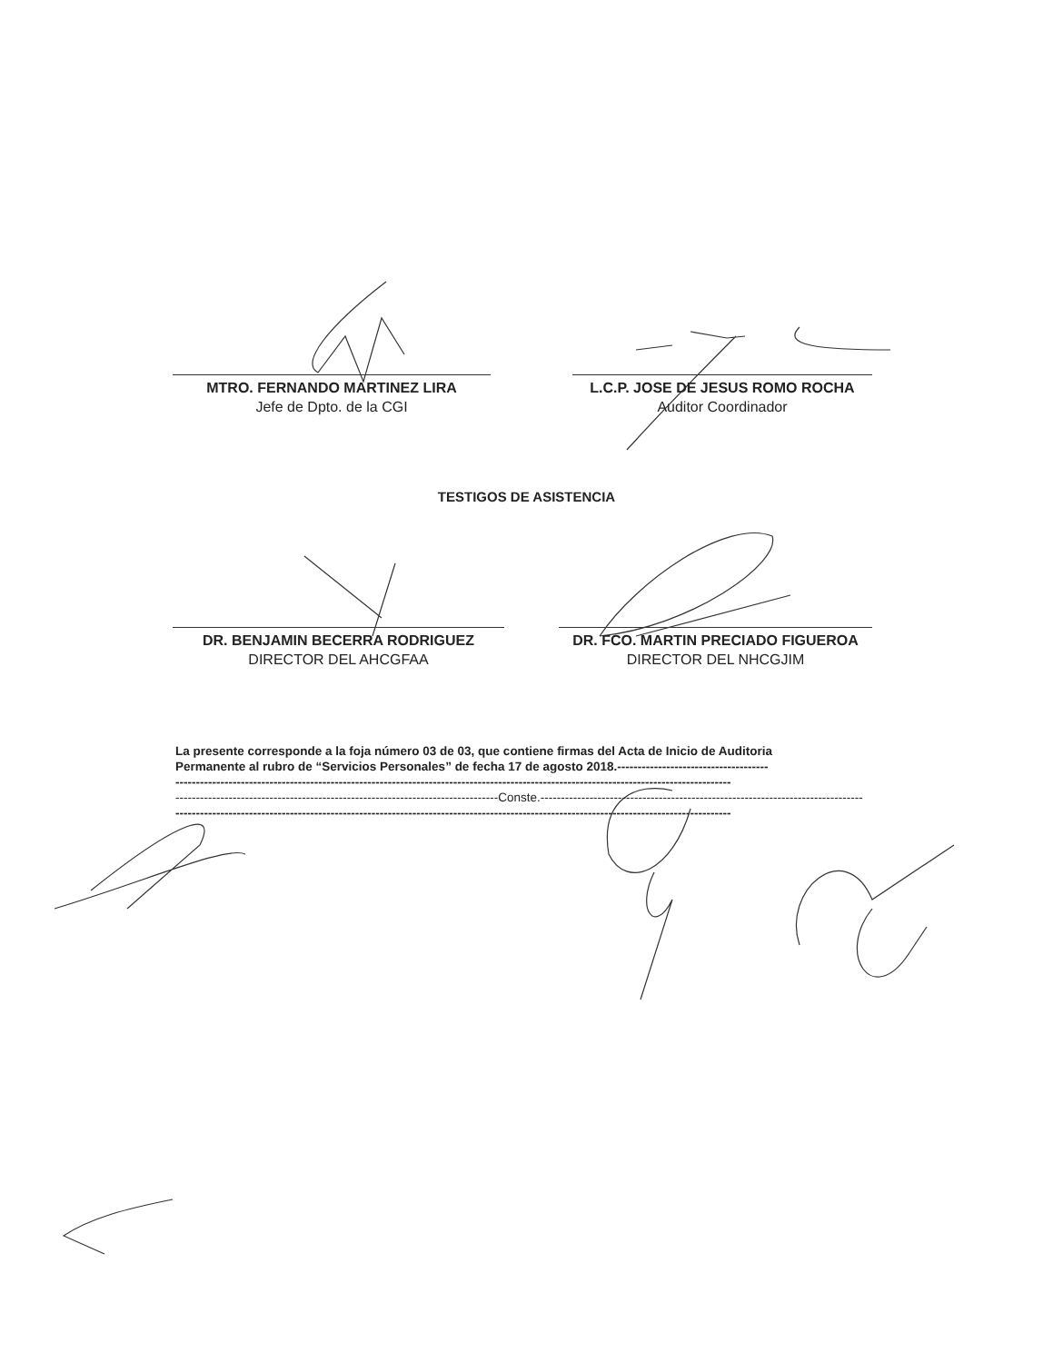MTRO. FERNANDO MARTINEZ LIRA
Jefe de Dpto. de la CGI
L.C.P. JOSE DE JESUS ROMO ROCHA
Auditor Coordinador
TESTIGOS DE ASISTENCIA
DR. BENJAMIN BECERRA RODRIGUEZ
DIRECTOR DEL AHCGFAA
DR. FCO. MARTIN PRECIADO FIGUEROA
DIRECTOR DEL NHCGJIM
La presente corresponde a la foja número 03 de 03, que contiene firmas del Acta de Inicio de Auditoria
Permanente al rubro de “Servicios Personales” de fecha 17 de agosto 2018.-------------------------------------
----------------------------------------------------------------------------------------------------------------------------------------
-------------------------------------------------------------------------------Conste.-------------------------------------------------------------------------------
----------------------------------------------------------------------------------------------------------------------------------------